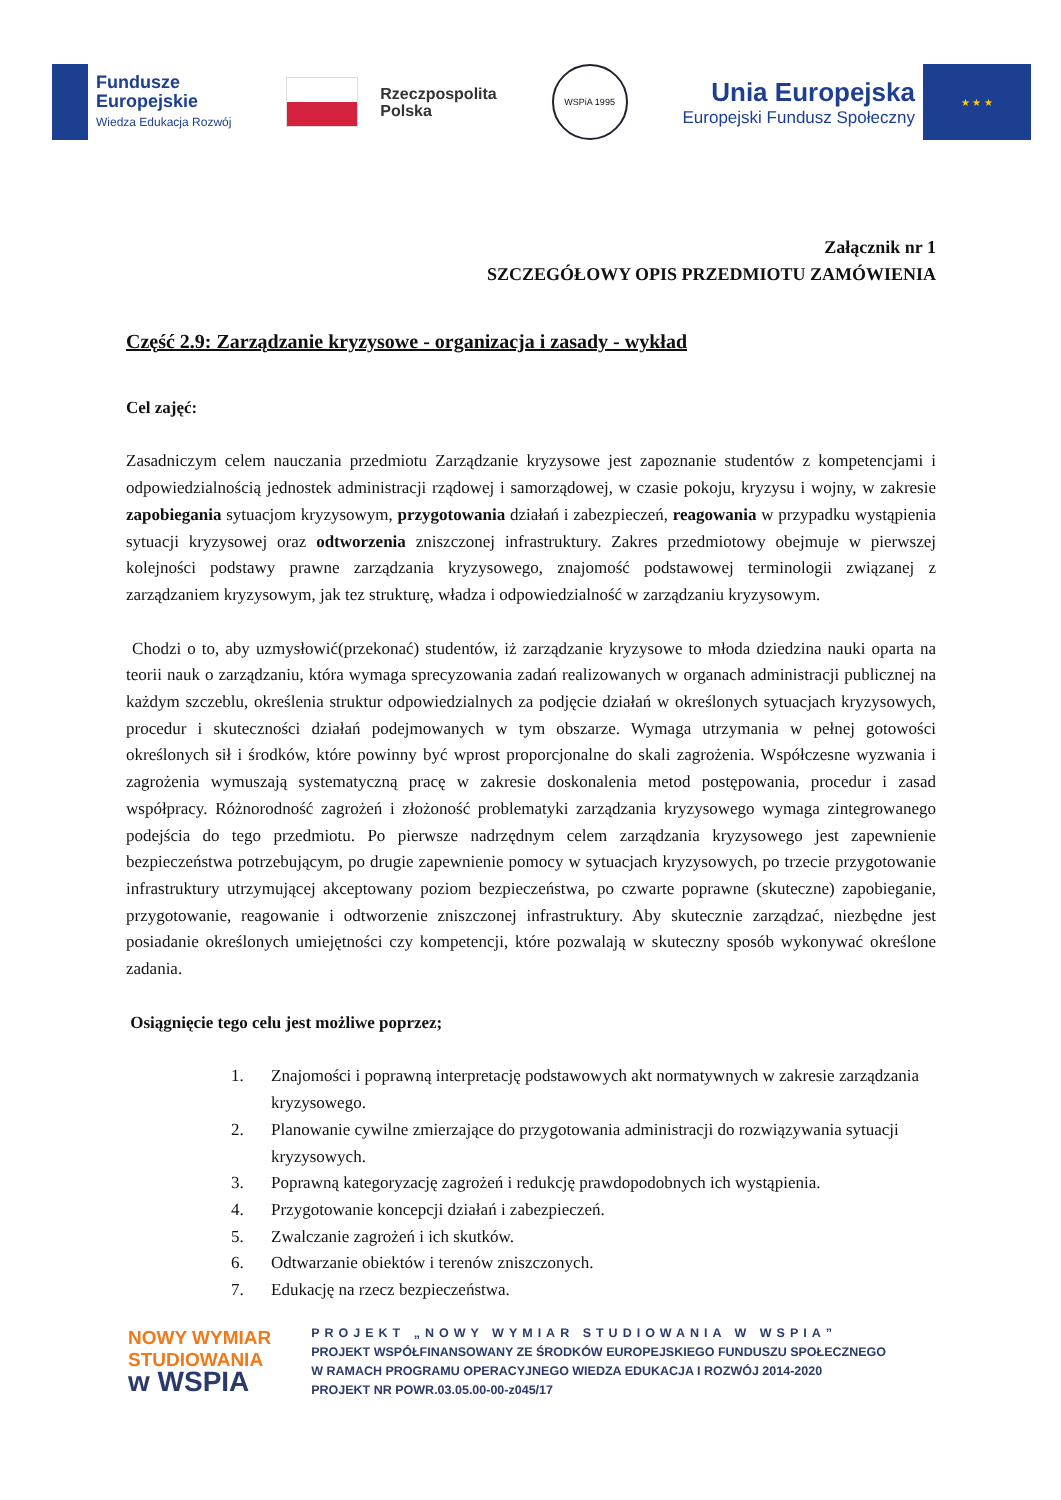Fundusze
Europejskie
Wiedza Edukacja Rozwój
Rzeczpospolita
Polska
WSPiA 1995
Unia Europejska
Europejski Fundusz Społeczny
★ ★ ★
Załącznik nr 1
SZCZEGÓŁOWY OPIS PRZEDMIOTU ZAMÓWIENIA
Część 2.9: Zarządzanie kryzysowe - organizacja i zasady - wykład
Cel zajęć:
Zasadniczym celem nauczania przedmiotu Zarządzanie kryzysowe jest zapoznanie studentów z kompetencjami i odpowiedzialnością jednostek administracji rządowej i samorządowej, w czasie pokoju, kryzysu i wojny, w zakresie zapobiegania sytuacjom kryzysowym, przygotowania działań i zabezpieczeń, reagowania w przypadku wystąpienia sytuacji kryzysowej oraz odtworzenia zniszczonej infrastruktury. Zakres przedmiotowy obejmuje w pierwszej kolejności podstawy prawne zarządzania kryzysowego, znajomość podstawowej terminologii związanej z zarządzaniem kryzysowym, jak tez strukturę, władza i odpowiedzialność w zarządzaniu kryzysowym.
Chodzi o to, aby uzmysłowić(przekonać) studentów, iż zarządzanie kryzysowe to młoda dziedzina nauki oparta na teorii nauk o zarządzaniu, która wymaga sprecyzowania zadań realizowanych w organach administracji publicznej na każdym szczeblu, określenia struktur odpowiedzialnych za podjęcie działań w określonych sytuacjach kryzysowych, procedur i skuteczności działań podejmowanych w tym obszarze. Wymaga utrzymania w pełnej gotowości określonych sił i środków, które powinny być wprost proporcjonalne do skali zagrożenia. Współczesne wyzwania i zagrożenia wymuszają systematyczną pracę w zakresie doskonalenia metod postępowania, procedur i zasad współpracy. Różnorodność zagrożeń i złożoność problematyki zarządzania kryzysowego wymaga zintegrowanego podejścia do tego przedmiotu. Po pierwsze nadrzędnym celem zarządzania kryzysowego jest zapewnienie bezpieczeństwa potrzebującym, po drugie zapewnienie pomocy w sytuacjach kryzysowych, po trzecie przygotowanie infrastruktury utrzymującej akceptowany poziom bezpieczeństwa, po czwarte poprawne (skuteczne) zapobieganie, przygotowanie, reagowanie i odtworzenie zniszczonej infrastruktury. Aby skutecznie zarządzać, niezbędne jest posiadanie określonych umiejętności czy kompetencji, które pozwalają w skuteczny sposób wykonywać określone zadania.
Osiągnięcie tego celu jest możliwe poprzez;
1. Znajomości i poprawną interpretację podstawowych akt normatywnych w zakresie zarządzania kryzysowego.
2. Planowanie cywilne zmierzające do przygotowania administracji do rozwiązywania sytuacji kryzysowych.
3. Poprawną kategoryzację zagrożeń i redukcję prawdopodobnych ich wystąpienia.
4. Przygotowanie koncepcji działań i zabezpieczeń.
5. Zwalczanie zagrożeń i ich skutków.
6. Odtwarzanie obiektów i terenów zniszczonych.
7. Edukację na rzecz bezpieczeństwa.
NOWY WYMIAR
STUDIOWANIA
w WSPIA
PROJEKT „NOWY WYMIAR STUDIOWANIA W WSPIA”
PROJEKT WSPÓŁFINANSOWANY ZE ŚRODKÓW EUROPEJSKIEGO FUNDUSZU SPOŁECZNEGO
W RAMACH PROGRAMU OPERACYJNEGO WIEDZA EDUKACJA I ROZWÓJ 2014-2020
PROJEKT NR POWR.03.05.00-00-z045/17